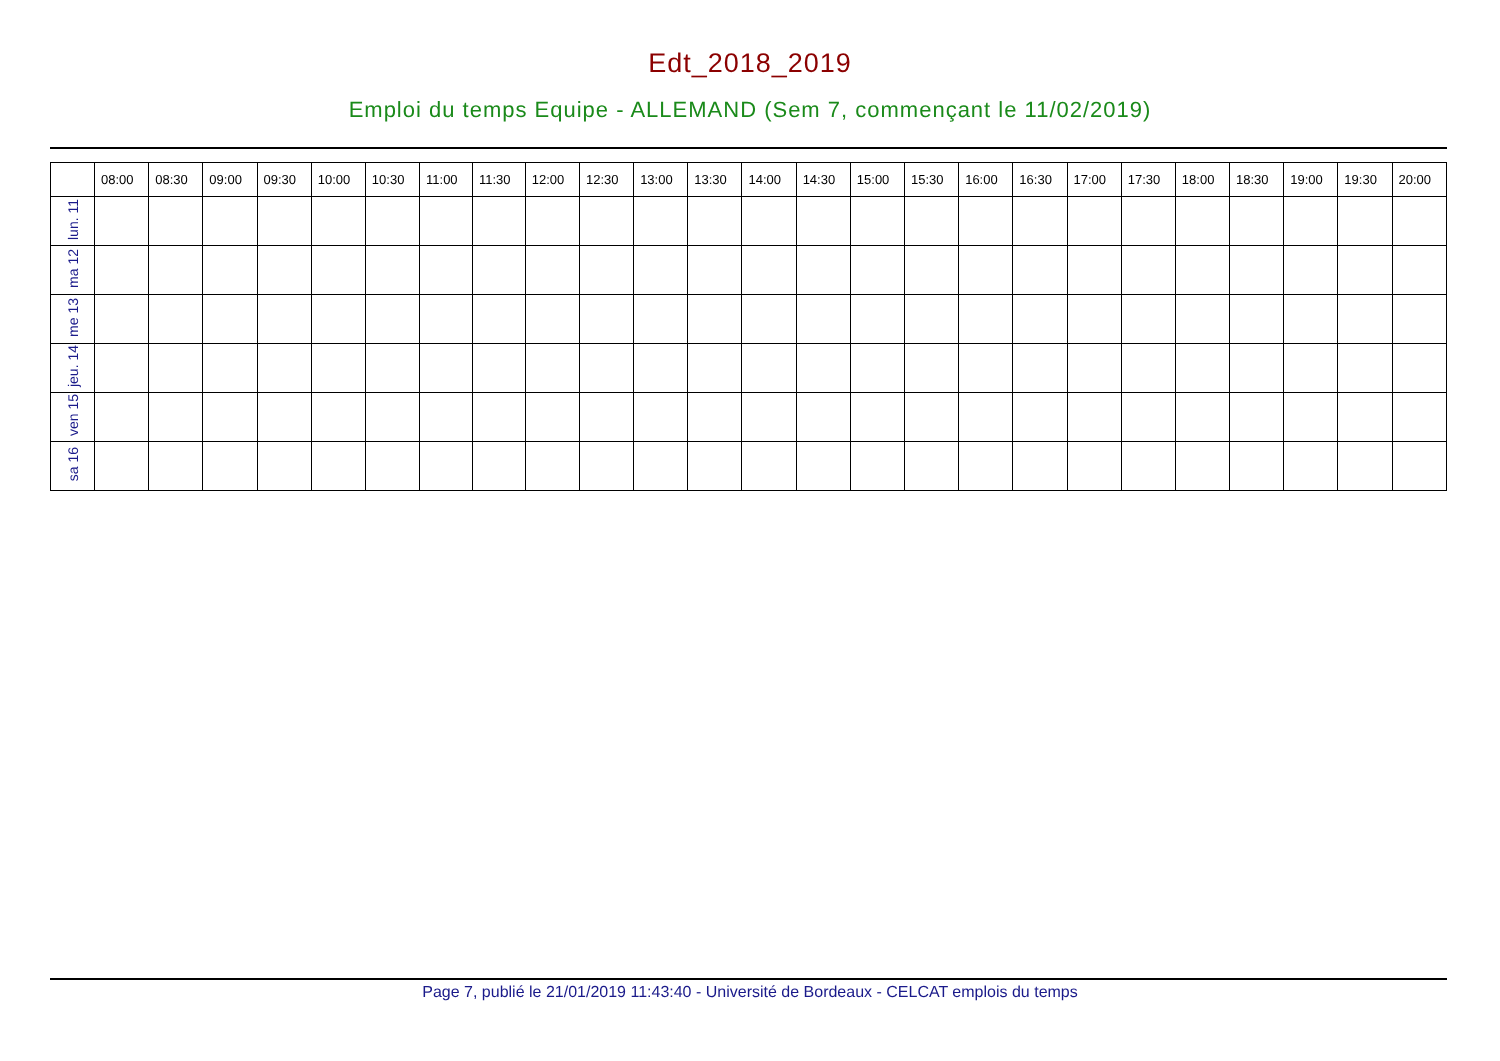Edt_2018_2019
Emploi du temps Equipe - ALLEMAND (Sem 7, commençant le 11/02/2019)
| | 08:00 | 08:30 | 09:00 | 09:30 | 10:00 | 10:30 | 11:00 | 11:30 | 12:00 | 12:30 | 13:00 | 13:30 | 14:00 | 14:30 | 15:00 | 15:30 | 16:00 | 16:30 | 17:00 | 17:30 | 18:00 | 18:30 | 19:00 | 19:30 | 20:00 |
| --- | --- | --- | --- | --- | --- | --- | --- | --- | --- | --- | --- | --- | --- | --- | --- | --- | --- | --- | --- | --- | --- | --- | --- | --- | --- |
| lun. 11 | | | | | | | | | | | | | | | | | | | | | | | | | |
| ma 12 | | | | | | | | | | | | | | | | | | | | | | | | | |
| me 13 | | | | | | | | | | | | | | | | | | | | | | | | | |
| jeu. 14 | | | | | | | | | | | | | | | | | | | | | | | | | |
| ven 15 | | | | | | | | | | | | | | | | | | | | | | | | | |
| sa 16 | | | | | | | | | | | | | | | | | | | | | | | | | |
Page 7, publié le 21/01/2019 11:43:40 - Université de Bordeaux - CELCAT emplois du temps